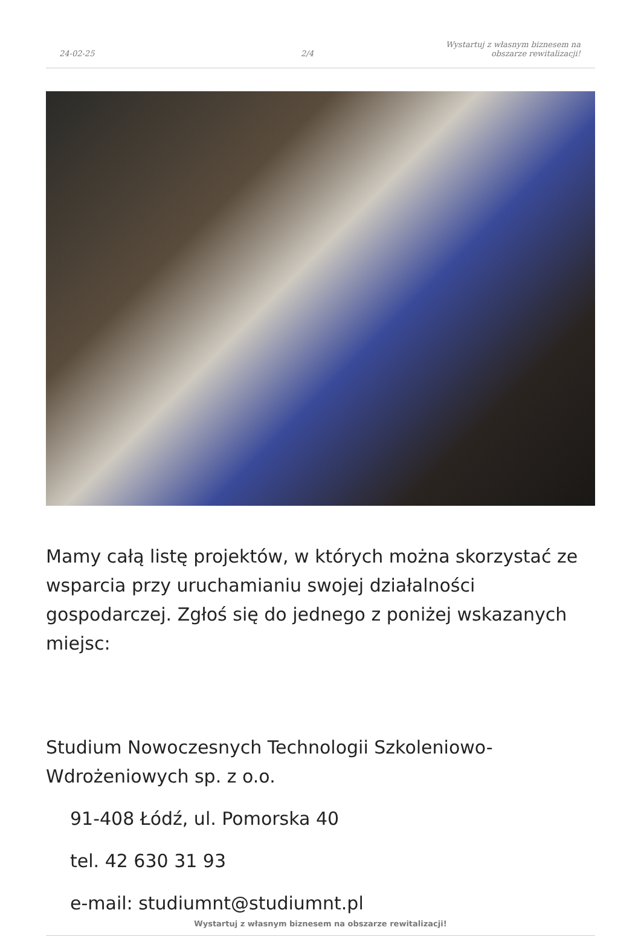24-02-25
2/4
Wystartuj z własnym biznesem na
obszarze rewitalizacji!
Mamy całą listę projektów, w których można skorzystać ze wsparcia przy uruchamianiu swojej działalności gospodarczej. Zgłoś się do jednego z poniżej wskazanych miejsc:
Studium Nowoczesnych Technologii Szkoleniowo-Wdrożeniowych sp. z o.o.
91-408 Łódź, ul. Pomorska 40
tel. 42 630 31 93
e-mail: studiumnt@studiumnt.pl
Wystartuj z własnym biznesem na obszarze rewitalizacji!